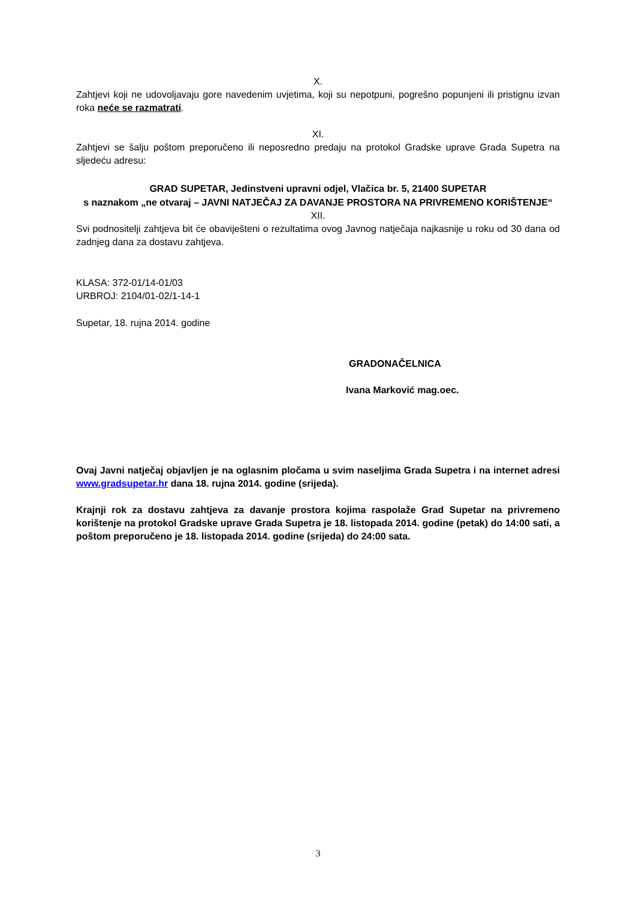X.
Zahtjevi koji ne udovoljavaju gore navedenim uvjetima, koji su nepotpuni, pogrešno popunjeni ili pristignu izvan roka neće se razmatrati.
XI.
Zahtjevi se šalju poštom preporučeno ili neposredno predaju na protokol Gradske uprave Grada Supetra na sljedeću adresu:
GRAD SUPETAR, Jedinstveni upravni odjel, Vlačica br. 5, 21400 SUPETAR
s naznakom „ne otvaraj – JAVNI NATJEČAJ ZA DAVANJE PROSTORA NA PRIVREMENO KORIŠTENJE“
XII.
Svi podnositelji zahtjeva bit će obaviješteni o rezultatima ovog Javnog natječaja najkasnije u roku od 30 dana od zadnjeg dana za dostavu zahtjeva.
KLASA: 372-01/14-01/03
URBROJ: 2104/01-02/1-14-1
Supetar, 18. rujna 2014. godine
GRADONAČELNICA
Ivana Marković mag.oec.
Ovaj Javni natječaj objavljen je na oglasnim pločama u svim naseljima Grada Supetra i na internet adresi www.gradsupetar.hr dana 18. rujna 2014. godine (srijeda).
Krajnji rok za dostavu zahtjeva za davanje prostora kojima raspolaže Grad Supetar na privremeno korištenje na protokol Gradske uprave Grada Supetra je 18. listopada 2014. godine (petak) do 14:00 sati, a poštom preporučeno je 18. listopada 2014. godine (srijeda) do 24:00 sata.
3